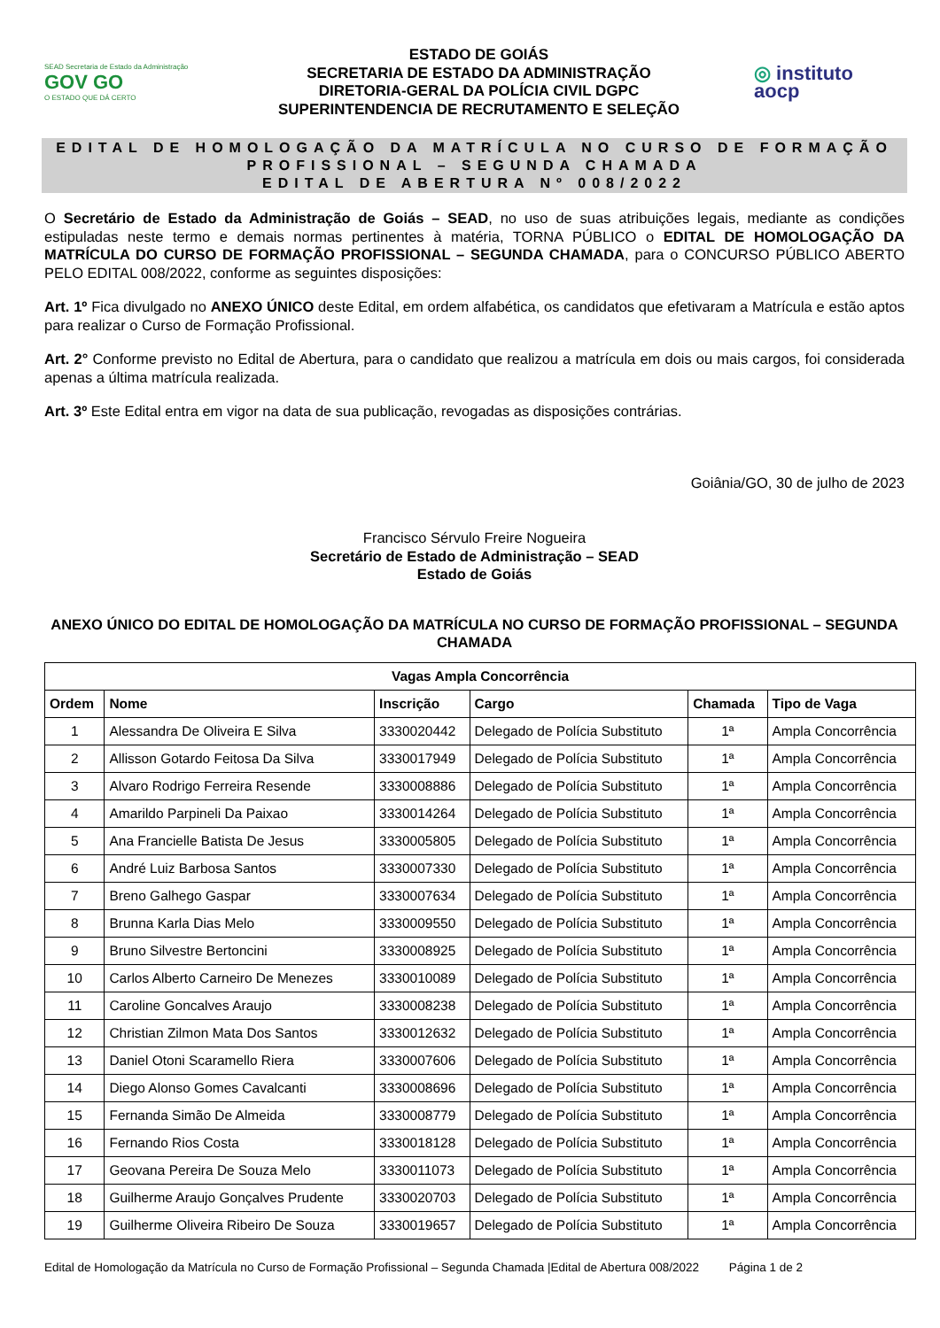SEAD Secretaria de Estado da Administração GOV GO
O ESTADO QUE DÁ CERTO
ESTADO DE GOIÁS
SECRETARIA DE ESTADO DA ADMINISTRAÇÃO
DIRETORIA-GERAL DA POLÍCIA CIVIL DGPC
SUPERINTENDENCIA DE RECRUTAMENTO E SELEÇÃO
◎ instituto
aocp
EDITAL DE HOMOLOGAÇÃO DA MATRÍCULA NO CURSO DE FORMAÇÃO
PROFISSIONAL – SEGUNDA CHAMADA
EDITAL DE ABERTURA Nº 008/2022
O Secretário de Estado da Administração de Goiás – SEAD, no uso de suas atribuições legais, mediante as condições estipuladas neste termo e demais normas pertinentes à matéria, TORNA PÚBLICO o EDITAL DE HOMOLOGAÇÃO DA MATRÍCULA DO CURSO DE FORMAÇÃO PROFISSIONAL – SEGUNDA CHAMADA, para o CONCURSO PÚBLICO ABERTO PELO EDITAL 008/2022, conforme as seguintes disposições:
Art. 1º Fica divulgado no ANEXO ÚNICO deste Edital, em ordem alfabética, os candidatos que efetivaram a Matrícula e estão aptos para realizar o Curso de Formação Profissional.
Art. 2° Conforme previsto no Edital de Abertura, para o candidato que realizou a matrícula em dois ou mais cargos, foi considerada apenas a última matrícula realizada.
Art. 3º Este Edital entra em vigor na data de sua publicação, revogadas as disposições contrárias.
Goiânia/GO, 30 de julho de 2023
Francisco Sérvulo Freire Nogueira
Secretário de Estado de Administração – SEAD
Estado de Goiás
ANEXO ÚNICO DO EDITAL DE HOMOLOGAÇÃO DA MATRÍCULA NO CURSO DE FORMAÇÃO PROFISSIONAL – SEGUNDA CHAMADA
| Vagas Ampla Concorrência | | | | | |
| --- | --- | --- | --- | --- | --- |
| Ordem | Nome | Inscrição | Cargo | Chamada | Tipo de Vaga |
| 1 | Alessandra De Oliveira E Silva | 3330020442 | Delegado de Polícia Substituto | 1ª | Ampla Concorrência |
| 2 | Allisson Gotardo Feitosa Da Silva | 3330017949 | Delegado de Polícia Substituto | 1ª | Ampla Concorrência |
| 3 | Alvaro Rodrigo Ferreira Resende | 3330008886 | Delegado de Polícia Substituto | 1ª | Ampla Concorrência |
| 4 | Amarildo Parpineli Da Paixao | 3330014264 | Delegado de Polícia Substituto | 1ª | Ampla Concorrência |
| 5 | Ana Francielle Batista De Jesus | 3330005805 | Delegado de Polícia Substituto | 1ª | Ampla Concorrência |
| 6 | André Luiz Barbosa Santos | 3330007330 | Delegado de Polícia Substituto | 1ª | Ampla Concorrência |
| 7 | Breno Galhego Gaspar | 3330007634 | Delegado de Polícia Substituto | 1ª | Ampla Concorrência |
| 8 | Brunna Karla Dias Melo | 3330009550 | Delegado de Polícia Substituto | 1ª | Ampla Concorrência |
| 9 | Bruno Silvestre Bertoncini | 3330008925 | Delegado de Polícia Substituto | 1ª | Ampla Concorrência |
| 10 | Carlos Alberto Carneiro De Menezes | 3330010089 | Delegado de Polícia Substituto | 1ª | Ampla Concorrência |
| 11 | Caroline Goncalves Araujo | 3330008238 | Delegado de Polícia Substituto | 1ª | Ampla Concorrência |
| 12 | Christian Zilmon Mata Dos Santos | 3330012632 | Delegado de Polícia Substituto | 1ª | Ampla Concorrência |
| 13 | Daniel Otoni Scaramello Riera | 3330007606 | Delegado de Polícia Substituto | 1ª | Ampla Concorrência |
| 14 | Diego Alonso Gomes Cavalcanti | 3330008696 | Delegado de Polícia Substituto | 1ª | Ampla Concorrência |
| 15 | Fernanda Simão De Almeida | 3330008779 | Delegado de Polícia Substituto | 1ª | Ampla Concorrência |
| 16 | Fernando Rios Costa | 3330018128 | Delegado de Polícia Substituto | 1ª | Ampla Concorrência |
| 17 | Geovana Pereira De Souza Melo | 3330011073 | Delegado de Polícia Substituto | 1ª | Ampla Concorrência |
| 18 | Guilherme Araujo Gonçalves Prudente | 3330020703 | Delegado de Polícia Substituto | 1ª | Ampla Concorrência |
| 19 | Guilherme Oliveira Ribeiro De Souza | 3330019657 | Delegado de Polícia Substituto | 1ª | Ampla Concorrência |
Edital de Homologação da Matrícula no Curso de Formação Profissional – Segunda Chamada |Edital de Abertura 008/2022 Página 1 de 2